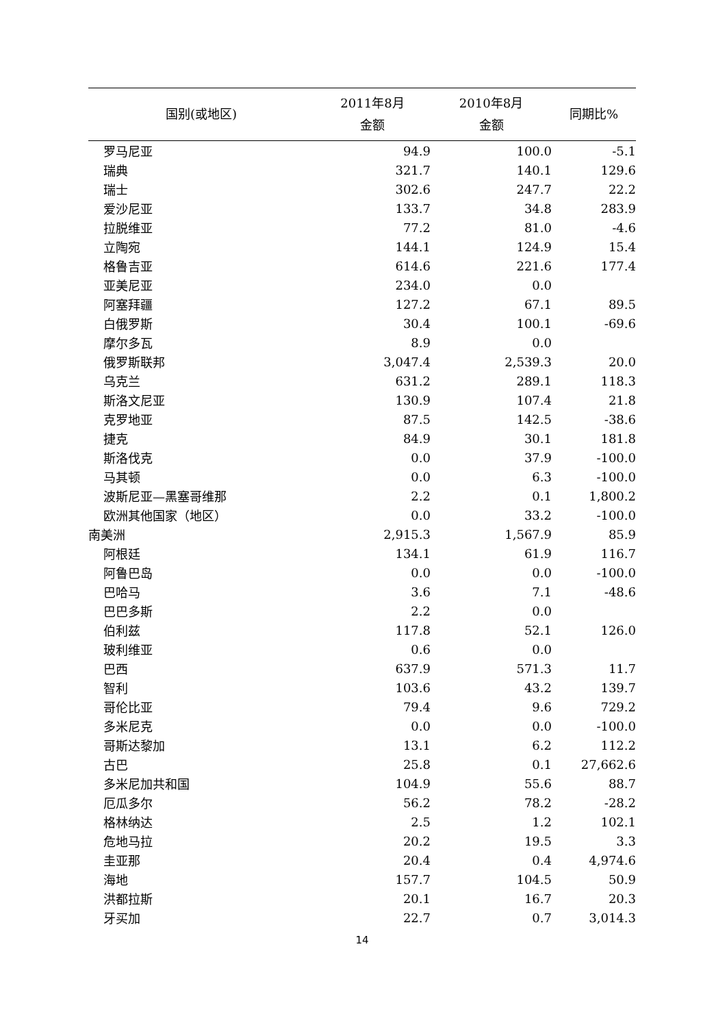| 国别(或地区) | 2011年8月 金额 | 2010年8月 金额 | 同期比% |
| --- | --- | --- | --- |
| 罗马尼亚 | 94.9 | 100.0 | -5.1 |
| 瑞典 | 321.7 | 140.1 | 129.6 |
| 瑞士 | 302.6 | 247.7 | 22.2 |
| 爱沙尼亚 | 133.7 | 34.8 | 283.9 |
| 拉脱维亚 | 77.2 | 81.0 | -4.6 |
| 立陶宛 | 144.1 | 124.9 | 15.4 |
| 格鲁吉亚 | 614.6 | 221.6 | 177.4 |
| 亚美尼亚 | 234.0 | 0.0 | |
| 阿塞拜疆 | 127.2 | 67.1 | 89.5 |
| 白俄罗斯 | 30.4 | 100.1 | -69.6 |
| 摩尔多瓦 | 8.9 | 0.0 | |
| 俄罗斯联邦 | 3,047.4 | 2,539.3 | 20.0 |
| 乌克兰 | 631.2 | 289.1 | 118.3 |
| 斯洛文尼亚 | 130.9 | 107.4 | 21.8 |
| 克罗地亚 | 87.5 | 142.5 | -38.6 |
| 捷克 | 84.9 | 30.1 | 181.8 |
| 斯洛伐克 | 0.0 | 37.9 | -100.0 |
| 马其顿 | 0.0 | 6.3 | -100.0 |
| 波斯尼亚—黑塞哥维那 | 2.2 | 0.1 | 1,800.2 |
| 欧洲其他国家（地区） | 0.0 | 33.2 | -100.0 |
| 南美洲 | 2,915.3 | 1,567.9 | 85.9 |
| 阿根廷 | 134.1 | 61.9 | 116.7 |
| 阿鲁巴岛 | 0.0 | 0.0 | -100.0 |
| 巴哈马 | 3.6 | 7.1 | -48.6 |
| 巴巴多斯 | 2.2 | 0.0 | |
| 伯利兹 | 117.8 | 52.1 | 126.0 |
| 玻利维亚 | 0.6 | 0.0 | |
| 巴西 | 637.9 | 571.3 | 11.7 |
| 智利 | 103.6 | 43.2 | 139.7 |
| 哥伦比亚 | 79.4 | 9.6 | 729.2 |
| 多米尼克 | 0.0 | 0.0 | -100.0 |
| 哥斯达黎加 | 13.1 | 6.2 | 112.2 |
| 古巴 | 25.8 | 0.1 | 27,662.6 |
| 多米尼加共和国 | 104.9 | 55.6 | 88.7 |
| 厄瓜多尔 | 56.2 | 78.2 | -28.2 |
| 格林纳达 | 2.5 | 1.2 | 102.1 |
| 危地马拉 | 20.2 | 19.5 | 3.3 |
| 圭亚那 | 20.4 | 0.4 | 4,974.6 |
| 海地 | 157.7 | 104.5 | 50.9 |
| 洪都拉斯 | 20.1 | 16.7 | 20.3 |
| 牙买加 | 22.7 | 0.7 | 3,014.3 |
14